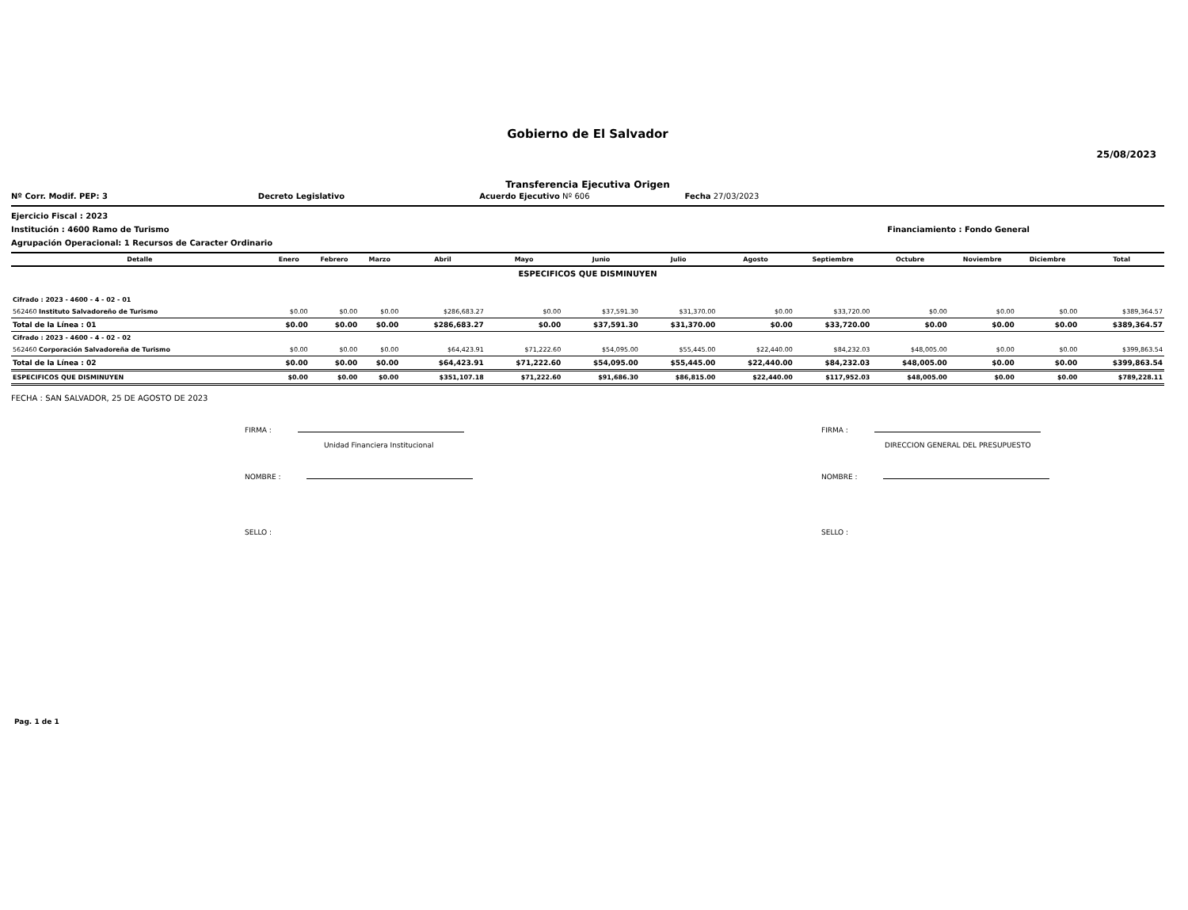Gobierno de El Salvador
25/08/2023
Transferencia Ejecutiva Origen
Nº Corr. Modif. PEP: 3 Decreto Legislativo Acuerdo Ejecutivo Nº 606 Fecha 27/03/2023
Ejercicio Fiscal : 2023
Institución : 4600 Ramo de Turismo Financiamiento : Fondo General
Agrupación Operacional: 1 Recursos de Caracter Ordinario
| Detalle | Enero | Febrero | Marzo | Abril | Mayo | Junio | Julio | Agosto | Septiembre | Octubre | Noviembre | Diciembre | Total |
| --- | --- | --- | --- | --- | --- | --- | --- | --- | --- | --- | --- | --- | --- |
| ESPECIFICOS QUE DISMINUYEN | | | | | | | | | | | | | |
| Cifrado : 2023 - 4600 - 4 - 02 - 01 | | | | | | | | | | | | | |
| 562460 Instituto Salvadoreño de Turismo | $0.00 | $0.00 | $0.00 | $286,683.27 | $0.00 | $37,591.30 | $31,370.00 | $0.00 | $33,720.00 | $0.00 | $0.00 | $0.00 | $389,364.57 |
| Total de la Línea : 01 | $0.00 | $0.00 | $0.00 | $286,683.27 | $0.00 | $37,591.30 | $31,370.00 | $0.00 | $33,720.00 | $0.00 | $0.00 | $0.00 | $389,364.57 |
| Cifrado : 2023 - 4600 - 4 - 02 - 02 | | | | | | | | | | | | | |
| 562460 Corporación Salvadoreña de Turismo | $0.00 | $0.00 | $0.00 | $64,423.91 | $71,222.60 | $54,095.00 | $55,445.00 | $22,440.00 | $84,232.03 | $48,005.00 | $0.00 | $0.00 | $399,863.54 |
| Total de la Línea : 02 | $0.00 | $0.00 | $0.00 | $64,423.91 | $71,222.60 | $54,095.00 | $55,445.00 | $22,440.00 | $84,232.03 | $48,005.00 | $0.00 | $0.00 | $399,863.54 |
| ESPECIFICOS QUE DISMINUYEN | $0.00 | $0.00 | $0.00 | $351,107.18 | $71,222.60 | $91,686.30 | $86,815.00 | $22,440.00 | $117,952.03 | $48,005.00 | $0.00 | $0.00 | $789,228.11 |
FECHA : SAN SALVADOR, 25 DE AGOSTO DE 2023
FIRMA :
Unidad Financiera Institucional
NOMBRE :
SELLO :
FIRMA :
DIRECCION GENERAL DEL PRESUPUESTO
NOMBRE :
SELLO :
Pag. 1 de 1